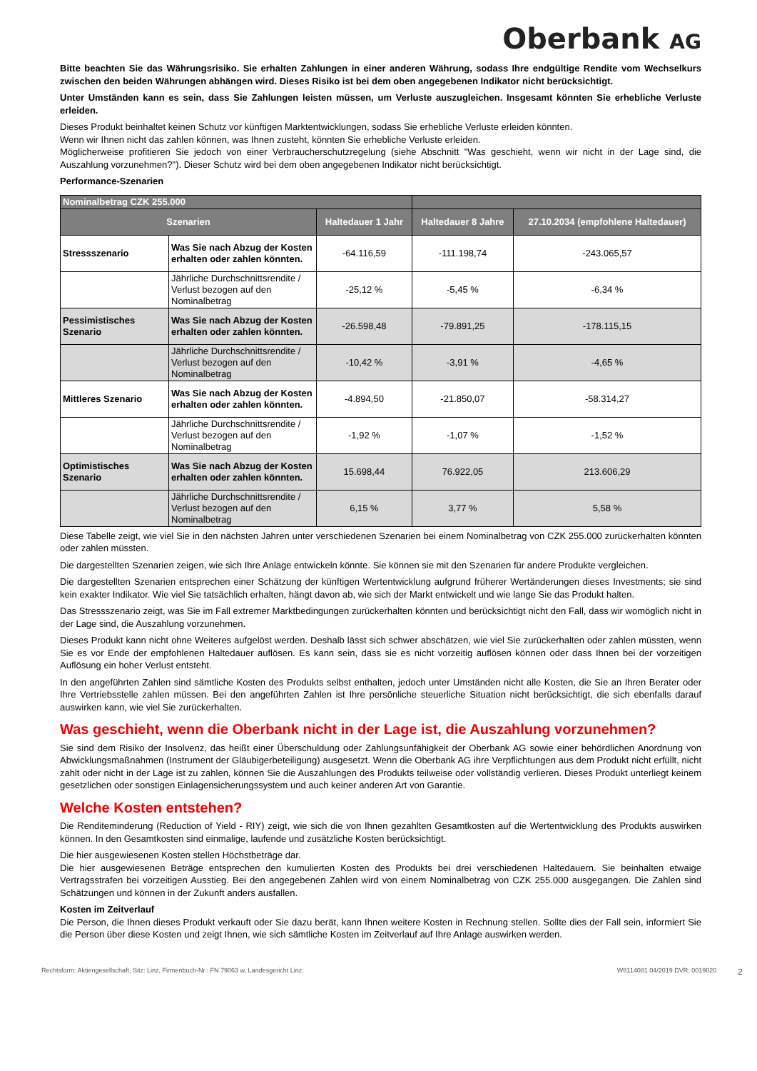Oberbank AG
Bitte beachten Sie das Währungsrisiko. Sie erhalten Zahlungen in einer anderen Währung, sodass Ihre endgültige Rendite vom Wechselkurs zwischen den beiden Währungen abhängen wird. Dieses Risiko ist bei dem oben angegebenen Indikator nicht berücksichtigt.
Unter Umständen kann es sein, dass Sie Zahlungen leisten müssen, um Verluste auszugleichen. Insgesamt könnten Sie erhebliche Verluste erleiden.
Dieses Produkt beinhaltet keinen Schutz vor künftigen Marktentwicklungen, sodass Sie erhebliche Verluste erleiden könnten.
Wenn wir Ihnen nicht das zahlen können, was Ihnen zusteht, könnten Sie erhebliche Verluste erleiden.
Möglicherweise profitieren Sie jedoch von einer Verbraucherschutzregelung (siehe Abschnitt "Was geschieht, wenn wir nicht in der Lage sind, die Auszahlung vorzunehmen?"). Dieser Schutz wird bei dem oben angegebenen Indikator nicht berücksichtigt.
Performance-Szenarien
| Nominalbetrag CZK 255.000 | | | | |
| --- | --- | --- | --- | --- |
| Szenarien | | Haltedauer 1 Jahr | Haltedauer 8 Jahre | 27.10.2034 (empfohlene Haltedauer) |
| Stressszenario | Was Sie nach Abzug der Kosten erhalten oder zahlen könnten. | -64.116,59 | -111.198,74 | -243.065,57 |
| | Jährliche Durchschnittsrendite / Verlust bezogen auf den Nominalbetrag | -25,12 % | -5,45 % | -6,34 % |
| Pessimistisches Szenario | Was Sie nach Abzug der Kosten erhalten oder zahlen könnten. | -26.598,48 | -79.891,25 | -178.115,15 |
| | Jährliche Durchschnittsrendite / Verlust bezogen auf den Nominalbetrag | -10,42 % | -3,91 % | -4,65 % |
| Mittleres Szenario | Was Sie nach Abzug der Kosten erhalten oder zahlen könnten. | -4.894,50 | -21.850,07 | -58.314,27 |
| | Jährliche Durchschnittsrendite / Verlust bezogen auf den Nominalbetrag | -1,92 % | -1,07 % | -1,52 % |
| Optimistisches Szenario | Was Sie nach Abzug der Kosten erhalten oder zahlen könnten. | 15.698,44 | 76.922,05 | 213.606,29 |
| | Jährliche Durchschnittsrendite / Verlust bezogen auf den Nominalbetrag | 6,15 % | 3,77 % | 5,58 % |
Diese Tabelle zeigt, wie viel Sie in den nächsten Jahren unter verschiedenen Szenarien bei einem Nominalbetrag von CZK 255.000 zurückerhalten könnten oder zahlen müssten.
Die dargestellten Szenarien zeigen, wie sich Ihre Anlage entwickeln könnte. Sie können sie mit den Szenarien für andere Produkte vergleichen.
Die dargestellten Szenarien entsprechen einer Schätzung der künftigen Wertentwicklung aufgrund früherer Wertänderungen dieses Investments; sie sind kein exakter Indikator. Wie viel Sie tatsächlich erhalten, hängt davon ab, wie sich der Markt entwickelt und wie lange Sie das Produkt halten.
Das Stressszenario zeigt, was Sie im Fall extremer Marktbedingungen zurückerhalten könnten und berücksichtigt nicht den Fall, dass wir womöglich nicht in der Lage sind, die Auszahlung vorzunehmen.
Dieses Produkt kann nicht ohne Weiteres aufgelöst werden. Deshalb lässt sich schwer abschätzen, wie viel Sie zurückerhalten oder zahlen müssten, wenn Sie es vor Ende der empfohlenen Haltedauer auflösen. Es kann sein, dass sie es nicht vorzeitig auflösen können oder dass Ihnen bei der vorzeitigen Auflösung ein hoher Verlust entsteht.
In den angeführten Zahlen sind sämtliche Kosten des Produkts selbst enthalten, jedoch unter Umständen nicht alle Kosten, die Sie an Ihren Berater oder Ihre Vertriebsstelle zahlen müssen. Bei den angeführten Zahlen ist Ihre persönliche steuerliche Situation nicht berücksichtigt, die sich ebenfalls darauf auswirken kann, wie viel Sie zurückerhalten.
Was geschieht, wenn die Oberbank nicht in der Lage ist, die Auszahlung vorzunehmen?
Sie sind dem Risiko der Insolvenz, das heißt einer Überschuldung oder Zahlungsunfähigkeit der Oberbank AG sowie einer behördlichen Anordnung von Abwicklungsmaßnahmen (Instrument der Gläubigerbeteiligung) ausgesetzt. Wenn die Oberbank AG ihre Verpflichtungen aus dem Produkt nicht erfüllt, nicht zahlt oder nicht in der Lage ist zu zahlen, können Sie die Auszahlungen des Produkts teilweise oder vollständig verlieren. Dieses Produkt unterliegt keinem gesetzlichen oder sonstigen Einlagensicherungssystem und auch keiner anderen Art von Garantie.
Welche Kosten entstehen?
Die Renditeminderung (Reduction of Yield - RIY) zeigt, wie sich die von Ihnen gezahlten Gesamtkosten auf die Wertentwicklung des Produkts auswirken können. In den Gesamtkosten sind einmalige, laufende und zusätzliche Kosten berücksichtigt.
Die hier ausgewiesenen Kosten stellen Höchstbeträge dar.
Die hier ausgewiesenen Beträge entsprechen den kumulierten Kosten des Produkts bei drei verschiedenen Haltedauern. Sie beinhalten etwaige Vertragsstrafen bei vorzeitigen Ausstieg. Bei den angegebenen Zahlen wird von einem Nominalbetrag von CZK 255.000 ausgegangen. Die Zahlen sind Schätzungen und können in der Zukunft anders ausfallen.
Kosten im Zeitverlauf
Die Person, die Ihnen dieses Produkt verkauft oder Sie dazu berät, kann Ihnen weitere Kosten in Rechnung stellen. Sollte dies der Fall sein, informiert Sie die Person über diese Kosten und zeigt Ihnen, wie sich sämtliche Kosten im Zeitverlauf auf Ihre Anlage auswirken werden.
Rechtsform: Aktiengesellschaft, Sitz: Linz, Firmenbuch-Nr.: FN 79063 w, Landesgericht Linz.
W8114081 04/2019 DVR: 0019020
2